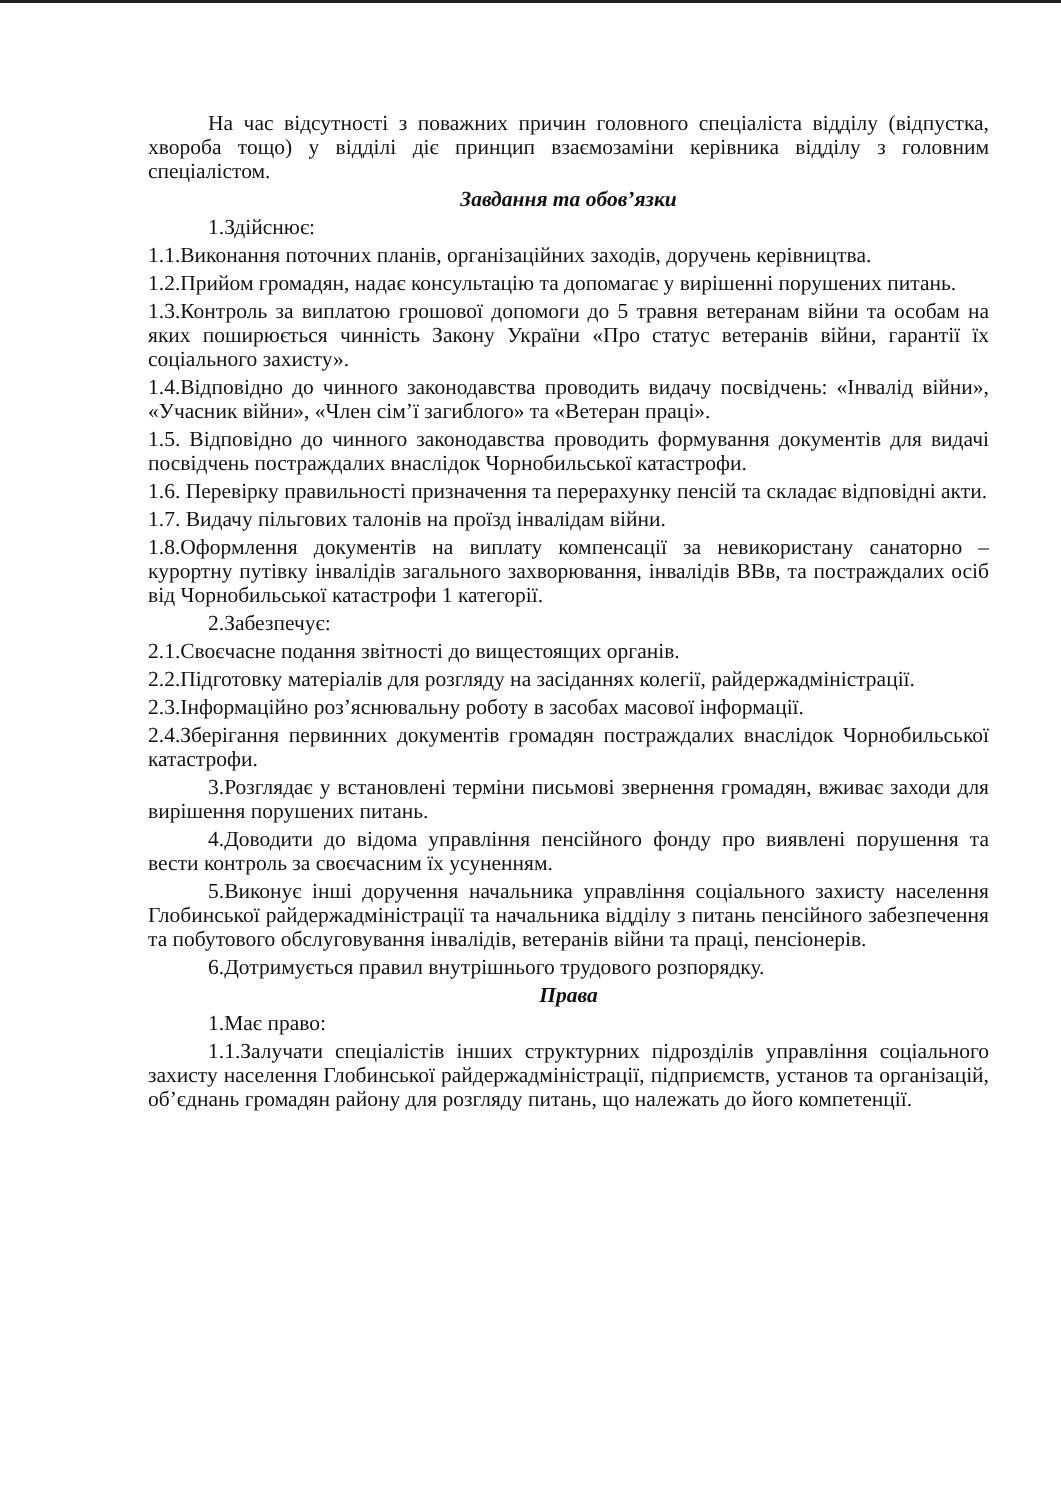На час відсутності з поважних причин головного спеціаліста відділу (відпустка, хвороба тощо) у відділі діє принцип взаємозаміни керівника відділу з головним спеціалістом.
Завдання та обов’язки
1.Здійснює:
1.1.Виконання поточних планів, організаційних заходів, доручень керівництва.
1.2.Прийом громадян, надає консультацію та допомагає у вирішенні порушених питань.
1.3.Контроль за виплатою грошової допомоги до 5 травня ветеранам війни та особам на яких поширюється чинність Закону України «Про статус ветеранів війни, гарантії їх соціального захисту».
1.4.Відповідно до чинного законодавства проводить видачу посвідчень: «Інвалід війни», «Учасник війни», «Член сім’ї загиблого» та «Ветеран праці».
1.5. Відповідно до чинного законодавства проводить формування документів для видачі посвідчень постраждалих внаслідок Чорнобильської катастрофи.
1.6. Перевірку правильності призначення та перерахунку пенсій та складає відповідні акти.
1.7. Видачу пільгових талонів на проїзд інвалідам війни.
1.8.Оформлення документів на виплату компенсації за невикористану санаторно – курортну путівку інвалідів загального захворювання, інвалідів ВВв, та постраждалих осіб від Чорнобильської катастрофи 1 категорії.
2.Забезпечує:
2.1.Своєчасне подання звітності до вищестоящих органів.
2.2.Підготовку матеріалів для розгляду на засіданнях колегії, райдержадміністрації.
2.3.Інформаційно роз’яснювальну роботу в засобах масової інформації.
2.4.Зберігання первинних документів громадян постраждалих внаслідок Чорнобильської катастрофи.
3.Розглядає у встановлені терміни письмові звернення громадян, вживає заходи для вирішення порушених питань.
4.Доводити до відома управління пенсійного фонду про виявлені порушення та вести контроль за своєчасним їх усуненням.
5.Виконує інші доручення начальника управління соціального захисту населення Глобинської райдержадміністрації та начальника відділу з питань пенсійного забезпечення та побутового обслуговування інвалідів, ветеранів війни та праці, пенсіонерів.
6.Дотримується правил внутрішнього трудового розпорядку.
Права
1.Має право:
1.1.Залучати спеціалістів інших структурних підрозділів управління соціального захисту населення Глобинської райдержадміністрації, підприємств, установ та організацій, об’єднань громадян району для розгляду питань, що належать до його компетенції.